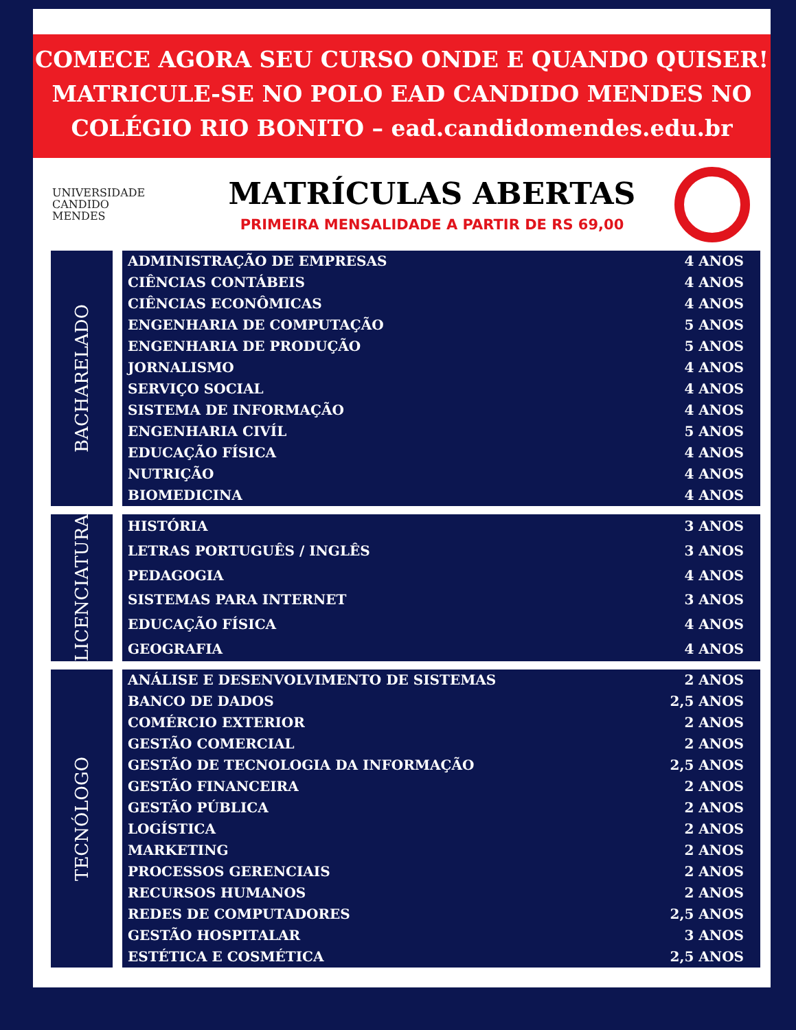COMECE AGORA SEU CURSO ONDE E QUANDO QUISER!
MATRICULE-SE NO POLO EAD CANDIDO MENDES NO
COLÉGIO RIO BONITO – ead.candidomendes.edu.br
UNIVERSIDADE
CANDIDO
MENDES
MATRÍCULAS ABERTAS
PRIMEIRA MENSALIDADE A PARTIR DE RS 69,00
BACHARELADO
| ADMINISTRAÇÃO DE EMPRESAS | 4 ANOS |
| CIÊNCIAS CONTÁBEIS | 4 ANOS |
| CIÊNCIAS ECONÔMICAS | 4 ANOS |
| ENGENHARIA DE COMPUTAÇÃO | 5 ANOS |
| ENGENHARIA DE PRODUÇÃO | 5 ANOS |
| JORNALISMO | 4 ANOS |
| SERVIÇO SOCIAL | 4 ANOS |
| SISTEMA DE INFORMAÇÃO | 4 ANOS |
| ENGENHARIA CIVÍL | 5 ANOS |
| EDUCAÇÃO FÍSICA | 4 ANOS |
| NUTRIÇÃO | 4 ANOS |
| BIOMEDICINA | 4 ANOS |
LICENCIATURA
| HISTÓRIA | 3 ANOS |
| LETRAS PORTUGUÊS / INGLÊS | 3 ANOS |
| PEDAGOGIA | 4 ANOS |
| SISTEMAS PARA INTERNET | 3 ANOS |
| EDUCAÇÃO FÍSICA | 4 ANOS |
| GEOGRAFIA | 4 ANOS |
TECNÓLOGO
| ANÁLISE E DESENVOLVIMENTO DE SISTEMAS | 2 ANOS |
| BANCO DE DADOS | 2,5 ANOS |
| COMÉRCIO EXTERIOR | 2 ANOS |
| GESTÃO COMERCIAL | 2 ANOS |
| GESTÃO DE TECNOLOGIA DA INFORMAÇÃO | 2,5 ANOS |
| GESTÃO FINANCEIRA | 2 ANOS |
| GESTÃO PÚBLICA | 2 ANOS |
| LOGÍSTICA | 2 ANOS |
| MARKETING | 2 ANOS |
| PROCESSOS GERENCIAIS | 2 ANOS |
| RECURSOS HUMANOS | 2 ANOS |
| REDES DE COMPUTADORES | 2,5 ANOS |
| GESTÃO HOSPITALAR | 3 ANOS |
| ESTÉTICA E COSMÉTICA | 2,5 ANOS |